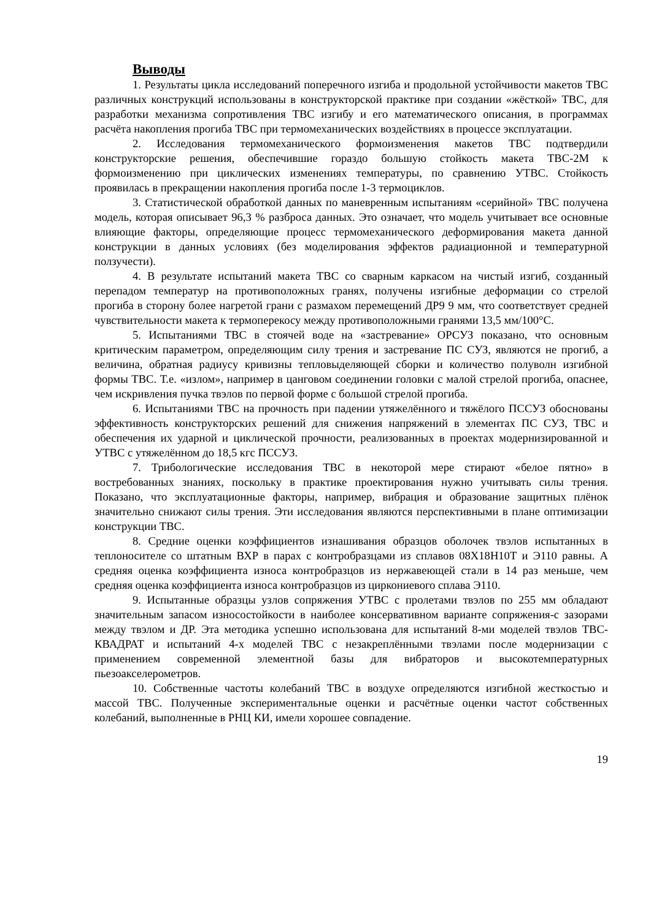Выводы
1. Результаты цикла исследований поперечного изгиба и продольной устойчивости макетов ТВС различных конструкций использованы в конструкторской практике при создании «жёсткой» ТВС, для разработки механизма сопротивления ТВС изгибу и его математического описания, в программах расчёта накопления прогиба ТВС при термомеханических воздействиях в процессе эксплуатации.
2. Исследования термомеханического формоизменения макетов ТВС подтвердили конструкторские решения, обеспечившие гораздо большую стойкость макета ТВС-2М к формоизменению при циклических изменениях температуры, по сравнению УТВС. Стойкость проявилась в прекращении накопления прогиба после 1-3 термоциклов.
3. Статистической обработкой данных по маневренным испытаниям «серийной» ТВС получена модель, которая описывает 96,3 % разброса данных. Это означает, что модель учитывает все основные влияющие факторы, определяющие процесс термомеханического деформирования макета данной конструкции в данных условиях (без моделирования эффектов радиационной и температурной ползучести).
4. В результате испытаний макета ТВС со сварным каркасом на чистый изгиб, созданный перепадом температур на противоположных гранях, получены изгибные деформации со стрелой прогиба в сторону более нагретой грани с размахом перемещений ДР9 9 мм, что соответствует средней чувствительности макета к термоперекосу между противоположными гранями 13,5 мм/100°С.
5. Испытаниями ТВС в стоячей воде на «застревание» ОРСУЗ показано, что основным критическим параметром, определяющим силу трения и застревание ПС СУЗ, являются не прогиб, а величина, обратная радиусу кривизны тепловыделяющей сборки и количество полуволн изгибной формы ТВС. Т.е. «излом», например в цанговом соединении головки с малой стрелой прогиба, опаснее, чем искривления пучка твэлов по первой форме с большой стрелой прогиба.
6. Испытаниями ТВС на прочность при падении утяжелённого и тяжёлого ПССУЗ обоснованы эффективность конструкторских решений для снижения напряжений в элементах ПС СУЗ, ТВС и обеспечения их ударной и циклической прочности, реализованных в проектах модернизированной и УТВС с утяжелённом до 18,5 кгс ПССУЗ.
7. Трибологические исследования ТВС в некоторой мере стирают «белое пятно» в востребованных знаниях, поскольку в практике проектирования нужно учитывать силы трения. Показано, что эксплуатационные факторы, например, вибрация и образование защитных плёнок значительно снижают силы трения. Эти исследования являются перспективными в плане оптимизации конструкции ТВС.
8. Средние оценки коэффициентов изнашивания образцов оболочек твэлов испытанных в теплоносителе со штатным ВХР в парах с контробразцами из сплавов 08Х18Н10Т и Э110 равны. А средняя оценка коэффициента износа контробразцов из нержавеющей стали в 14 раз меньше, чем средняя оценка коэффициента износа контробразцов из циркониевого сплава Э110.
9. Испытанные образцы узлов сопряжения УТВС с пролетами твэлов по 255 мм обладают значительным запасом износостойкости в наиболее консервативном варианте сопряжения-с зазорами между твэлом и ДР. Эта методика успешно использована для испытаний 8-ми моделей твэлов ТВС-КВАДРАТ и испытаний 4-х моделей ТВС с незакреплёнными твэлами после модернизации с применением современной элементной базы для вибраторов и высокотемпературных пьезоакселерометров.
10. Собственные частоты колебаний ТВС в воздухе определяются изгибной жесткостью и массой ТВС. Полученные экспериментальные оценки и расчётные оценки частот собственных колебаний, выполненные в РНЦ КИ, имели хорошее совпадение.
19